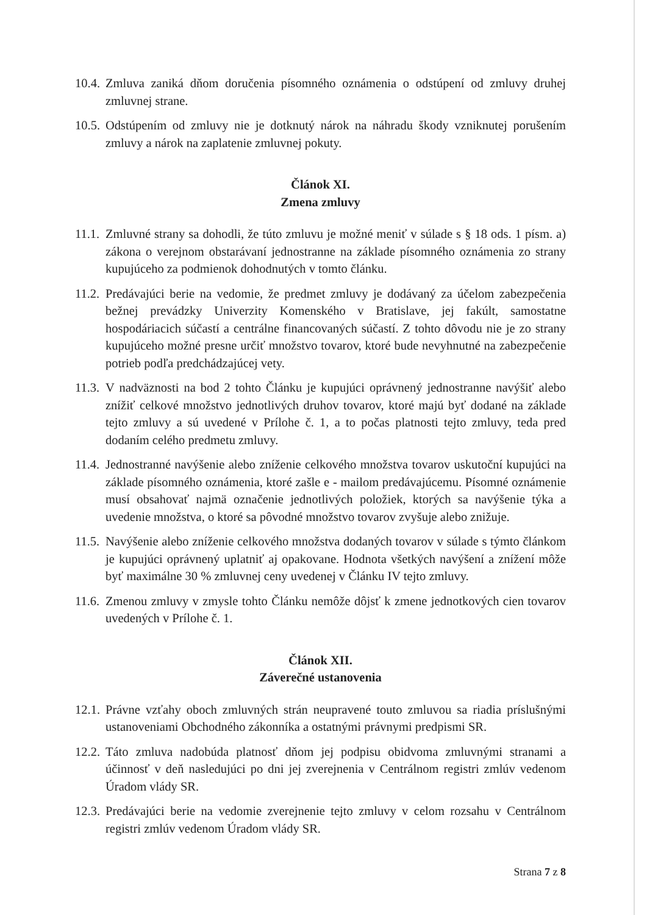10.4.
Zmluva zaniká dňom doručenia písomného oznámenia o odstúpení od zmluvy druhej zmluvnej strane.
10.5.
Odstúpením od zmluvy nie je dotknutý nárok na náhradu škody vzniknutej porušením zmluvy a nárok na zaplatenie zmluvnej pokuty.
Článok XI.
Zmena zmluvy
11.1.
Zmluvné strany sa dohodli, že túto zmluvu je možné meniť v súlade s § 18 ods. 1 písm. a) zákona o verejnom obstarávaní jednostranne na základe písomného oznámenia zo strany kupujúceho za podmienok dohodnutých v tomto článku.
11.2.
Predávajúci berie na vedomie, že predmet zmluvy je dodávaný za účelom zabezpečenia bežnej prevádzky Univerzity Komenského v Bratislave, jej fakúlt, samostatne hospodáriacich súčastí a centrálne financovaných súčastí. Z tohto dôvodu nie je zo strany kupujúceho možné presne určiť množstvo tovarov, ktoré bude nevyhnutné na zabezpečenie potrieb podľa predchádzajúcej vety.
11.3.
V nadväznosti na bod 2 tohto Článku je kupujúci oprávnený jednostranne navýšiť alebo znížiť celkové množstvo jednotlivých druhov tovarov, ktoré majú byť dodané na základe tejto zmluvy a sú uvedené v Prílohe č. 1, a to počas platnosti tejto zmluvy, teda pred dodaním celého predmetu zmluvy.
11.4.
Jednostranné navýšenie alebo zníženie celkového množstva tovarov uskutoční kupujúci na základe písomného oznámenia, ktoré zašle e - mailom predávajúcemu. Písomné oznámenie musí obsahovať najmä označenie jednotlivých položiek, ktorých sa navýšenie týka a uvedenie množstva, o ktoré sa pôvodné množstvo tovarov zvyšuje alebo znižuje.
11.5.
Navýšenie alebo zníženie celkového množstva dodaných tovarov v súlade s týmto článkom je kupujúci oprávnený uplatniť aj opakovane. Hodnota všetkých navýšení a znížení môže byť maximálne 30 % zmluvnej ceny uvedenej v Článku IV tejto zmluvy.
11.6.
Zmenou zmluvy v zmysle tohto Článku nemôže dôjsť k zmene jednotkových cien tovarov uvedených v Prílohe č. 1.
Článok XII.
Záverečné ustanovenia
12.1.
Právne vzťahy oboch zmluvných strán neupravené touto zmluvou sa riadia príslušnými ustanoveniami Obchodného zákonníka a ostatnými právnymi predpismi SR.
12.2.
Táto zmluva nadobúda platnosť dňom jej podpisu obidvoma zmluvnými stranami a účinnosť v deň nasledujúci po dni jej zverejnenia v Centrálnom registri zmlúv vedenom Úradom vlády SR.
12.3.
Predávajúci berie na vedomie zverejnenie tejto zmluvy v celom rozsahu v Centrálnom registri zmlúv vedenom Úradom vlády SR.
Strana 7 z 8